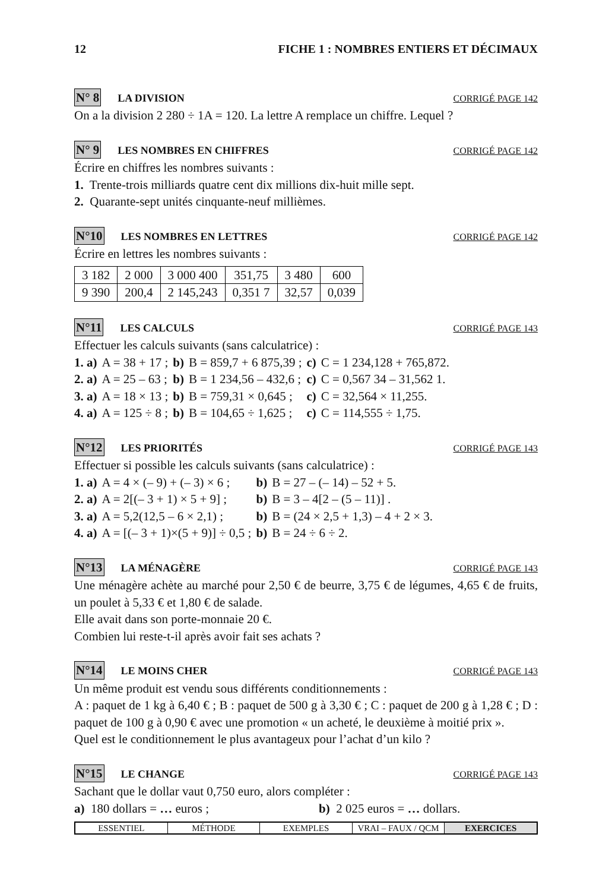12 FICHE 1 : NOMBRES ENTIERS ET DÉCIMAUX
N° 8 LA DIVISION CORRIGÉ PAGE 142
On a la division 2 280 ÷ 1A = 120. La lettre A remplace un chiffre. Lequel ?
N° 9 LES NOMBRES EN CHIFFRES CORRIGÉ PAGE 142
Écrire en chiffres les nombres suivants :
1. Trente-trois milliards quatre cent dix millions dix-huit mille sept.
2. Quarante-sept unités cinquante-neuf millièmes.
N°10 LES NOMBRES EN LETTRES CORRIGÉ PAGE 142
Écrire en lettres les nombres suivants :
| 3 182 | 2 000 | 3 000 400 | 351,75 | 3 480 | 600 |
| 9 390 | 200,4 | 2 145,243 | 0,351 7 | 32,57 | 0,039 |
N°11 LES CALCULS CORRIGÉ PAGE 143
Effectuer les calculs suivants (sans calculatrice) :
| 1. a) | A = 38 + 17 ; | b) | B = 859,7 + 6 875,39 ; | c) | C = 1 234,128 + 765,872. |
| 2. a) | A = 25 – 63 ; | b) | B = 1 234,56 – 432,6 ; | c) | C = 0,567 34 – 31,562 1. |
| 3. a) | A = 18 × 13 ; | b) | B = 759,31 × 0,645 ; | c) | C = 32,564 × 11,255. |
| 4. a) | A = 125 ÷ 8 ; | b) | B = 104,65 ÷ 1,625 ; | c) | C = 114,555 ÷ 1,75. |
N°12 LES PRIORITÉS CORRIGÉ PAGE 143
Effectuer si possible les calculs suivants (sans calculatrice) :
| 1. a) | A = 4 × (– 9) + (– 3) × 6 ; | b) | B = 27 – (– 14) – 52 + 5. |
| 2. a) | A = 2[(– 3 + 1) × 5 + 9] ; | b) | B = 3 – 4[2 – (5 – 11)] . |
| 3. a) | A = 5,2(12,5 – 6 × 2,1) ; | b) | B = (24 × 2,5 + 1,3) – 4 + 2 × 3. |
| 4. a) | A = [(– 3 + 1)×(5 + 9)] ÷ 0,5 ; | b) | B = 24 ÷ 6 ÷ 2. |
N°13 LA MÉNAGÈRE CORRIGÉ PAGE 143
Une ménagère achète au marché pour 2,50 € de beurre, 3,75 € de légumes, 4,65 € de fruits, un poulet à 5,33 € et 1,80 € de salade.
Elle avait dans son porte-monnaie 20 €.
Combien lui reste-t-il après avoir fait ses achats ?
N°14 LE MOINS CHER CORRIGÉ PAGE 143
Un même produit est vendu sous différents conditionnements :
A : paquet de 1 kg à 6,40 € ; B : paquet de 500 g à 3,30 € ; C : paquet de 200 g à 1,28 € ; D : paquet de 100 g à 0,90 € avec une promotion « un acheté, le deuxième à moitié prix ».
Quel est le conditionnement le plus avantageux pour l’achat d’un kilo ?
N°15 LE CHANGE CORRIGÉ PAGE 143
Sachant que le dollar vaut 0,750 euro, alors compléter :
a) 180 dollars = … euros ; b) 2 025 euros = … dollars.
ESSENTIEL MÉTHODE EXEMPLES VRAI – FAUX / QCM EXERCICES